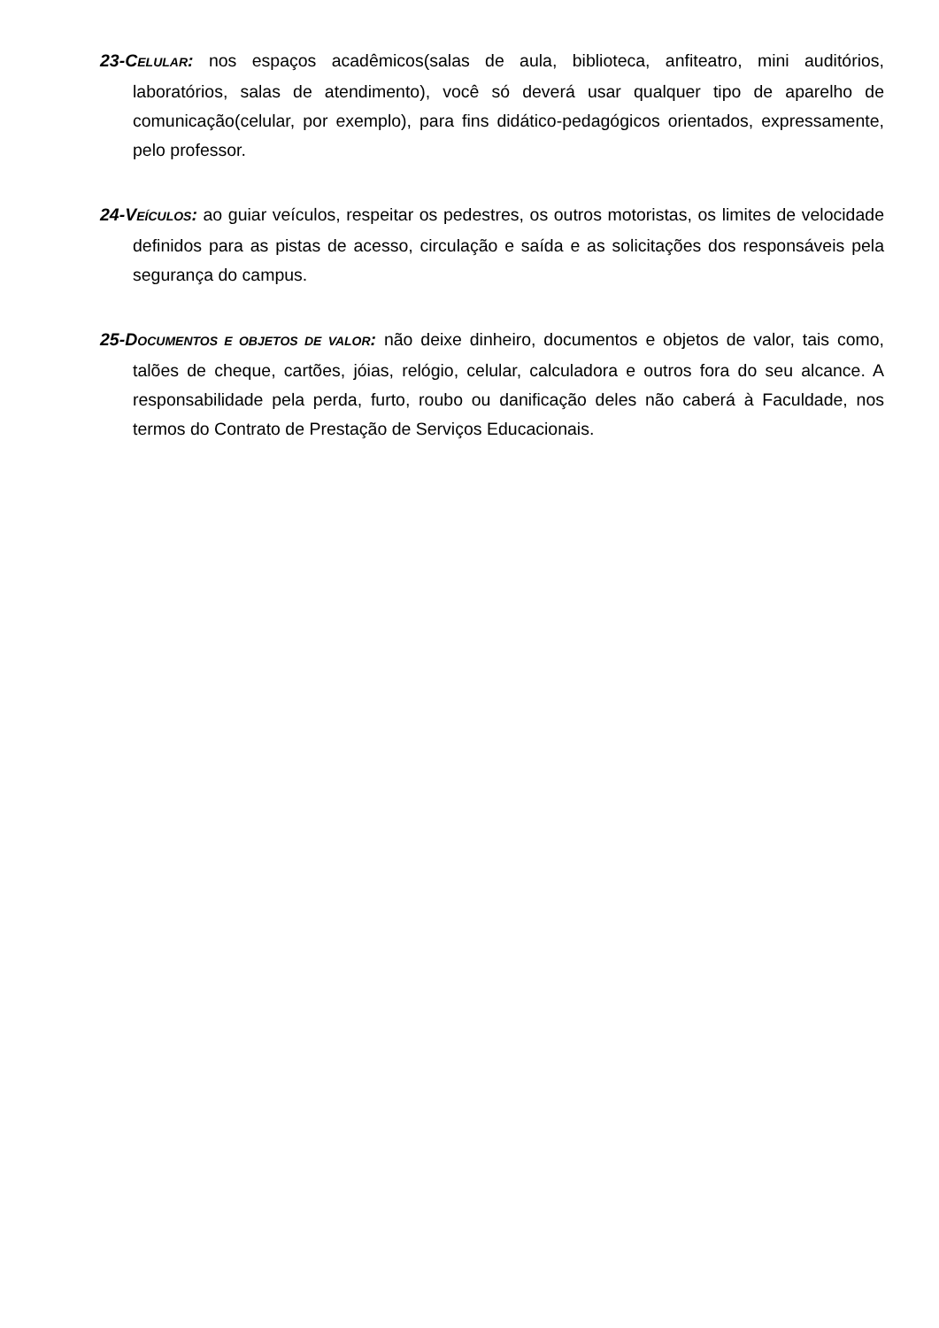23-CELULAR: nos espaços acadêmicos(salas de aula, biblioteca, anfiteatro, mini auditórios, laboratórios, salas de atendimento), você só deverá usar qualquer tipo de aparelho de comunicação(celular, por exemplo), para fins didático-pedagógicos orientados, expressamente, pelo professor.
24-VEÍCULOS: ao guiar veículos, respeitar os pedestres, os outros motoristas, os limites de velocidade definidos para as pistas de acesso, circulação e saída e as solicitações dos responsáveis pela segurança do campus.
25-DOCUMENTOS E OBJETOS DE VALOR: não deixe dinheiro, documentos e objetos de valor, tais como, talões de cheque, cartões, jóias, relógio, celular, calculadora e outros fora do seu alcance. A responsabilidade pela perda, furto, roubo ou danificação deles não caberá à Faculdade, nos termos do Contrato de Prestação de Serviços Educacionais.